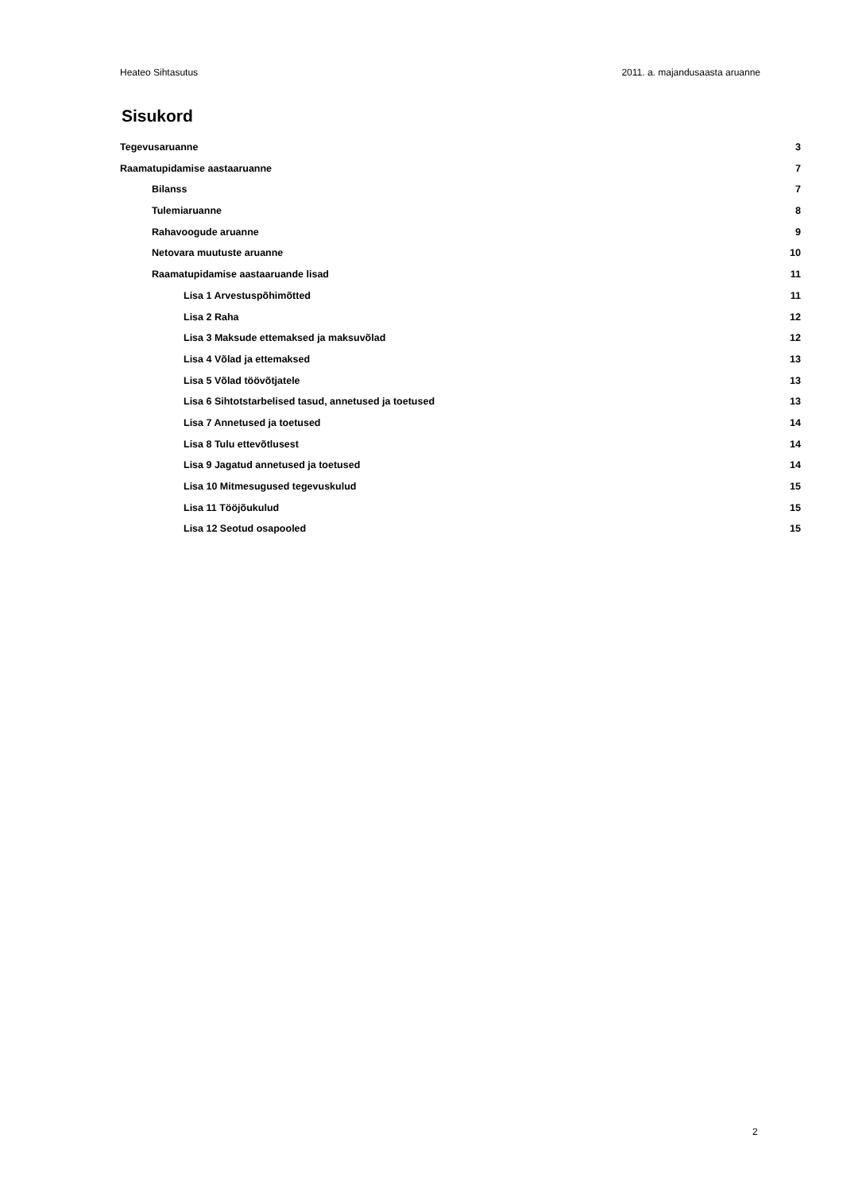Heateo Sihtasutus 2011. a. majandusaasta aruanne
Sisukord
Tegevusaruanne 3
Raamatupidamise aastaaruanne 7
Bilanss 7
Tulemiaruanne 8
Rahavoogude aruanne 9
Netovara muutuste aruanne 10
Raamatupidamise aastaaruande lisad 11
Lisa 1 Arvestuspõhimõtted 11
Lisa 2 Raha 12
Lisa 3 Maksude ettemaksed ja maksuvõlad 12
Lisa 4 Võlad ja ettemaksed 13
Lisa 5 Võlad töövõtjatele 13
Lisa 6 Sihtotstarbelised tasud, annetused ja toetused 13
Lisa 7 Annetused ja toetused 14
Lisa 8 Tulu ettevõtlusest 14
Lisa 9 Jagatud annetused ja toetused 14
Lisa 10 Mitmesugused tegevuskulud 15
Lisa 11 Tööjõukulud 15
Lisa 12 Seotud osapooled 15
2